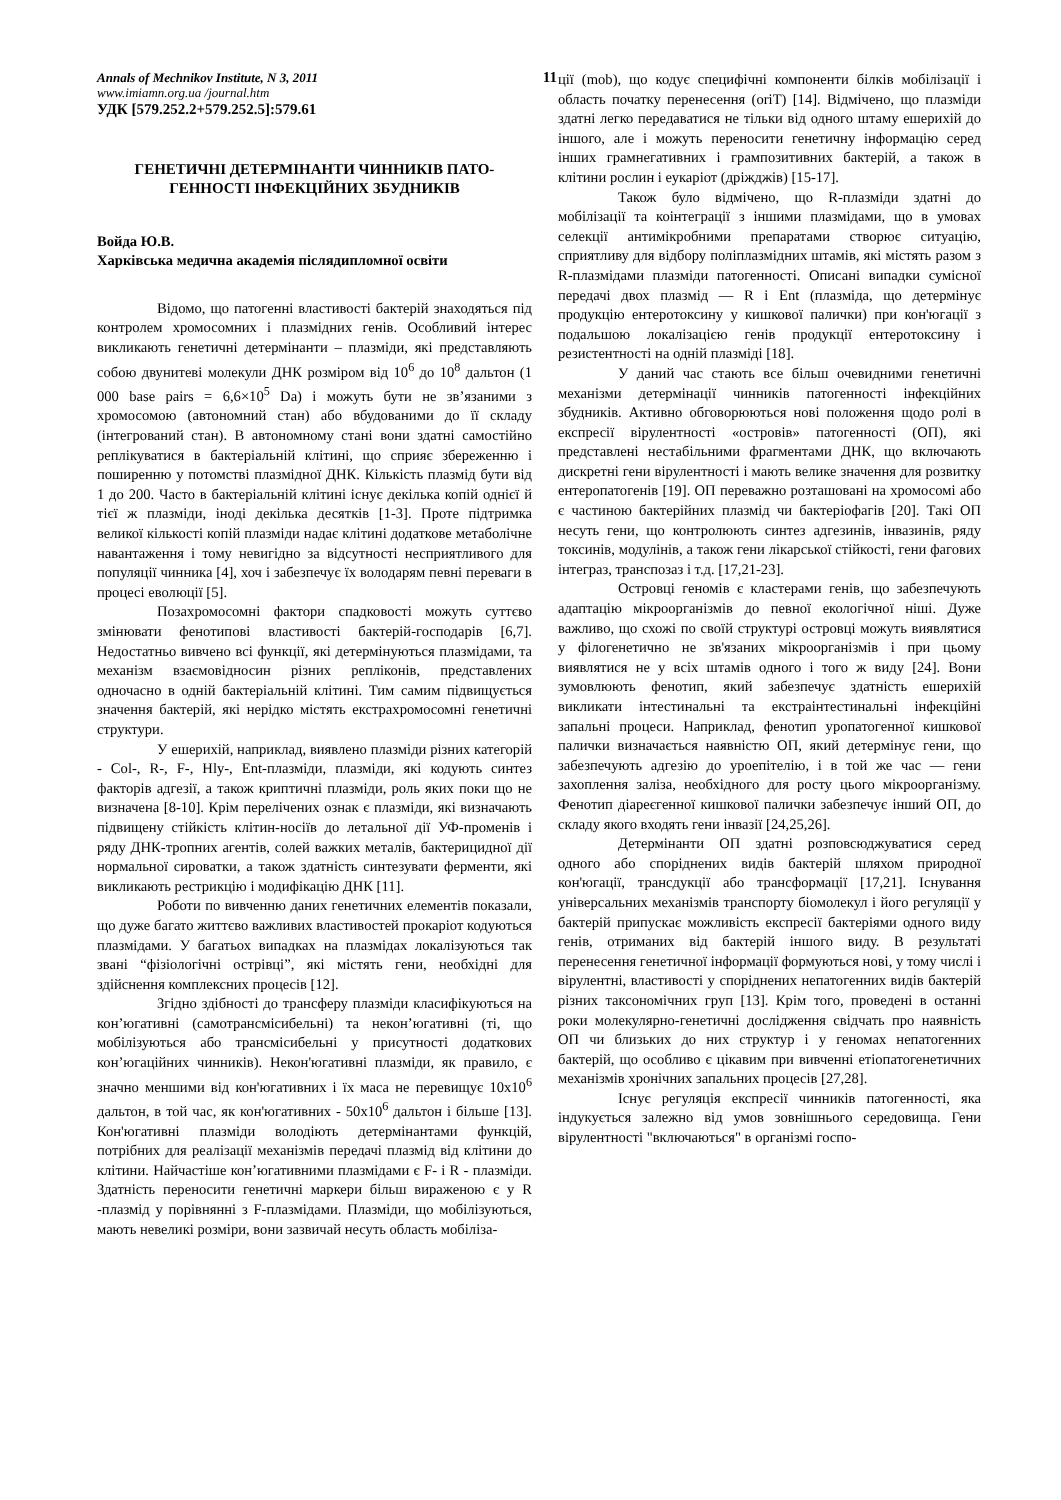Annals of Mechnikov Institute, N 3, 2011 11
www.imiamn.org.ua /journal.htm
УДК [579.252.2+579.252.5]:579.61
ГЕНЕТИЧНІ ДЕТЕРМІНАНТИ ЧИННИКІВ ПАТО-ГЕННОСТІ ІНФЕКЦІЙНИХ ЗБУДНИКІВ
Войда Ю.В.
Харківська медична академія післядипломної освіти
Відомо, що патогенні властивості бактерій знаходяться під контролем хромосомних і плазмідних генів. Особливий інтерес викликають генетичні детермінанти – плазміди, які представляють собою двунитеві молекули ДНК розміром від 10<sup>6</sup> до 10<sup>8</sup> дальтон (1 000 base pairs = 6,6×10<sup>5</sup> Da) і можуть бути не зв’язаними з хромосомою (автономний стан) або вбудованими до її складу (інтегрований стан). В автономному стані вони здатні самостійно реплікуватися в бактеріальній клітині, що сприяє збереженню і поширенню у потомстві плазмідної ДНК. Кількість плазмід бути від 1 до 200. Часто в бактеріальній клітині існує декілька копій однієї й тієї ж плазміди, іноді декілька десятків [1-3]. Проте підтримка великої кількості копій плазміди надає клітині додаткове метаболічне навантаження і тому невигідно за відсутності несприятливого для популяції чинника [4], хоч і забезпечує їх володарям певні переваги в процесі еволюції [5].
Позахромосомні фактори спадковості можуть суттєво змінювати фенотипові властивості бактерій-господарів [6,7]. Недостатньо вивчено всі функції, які детермінуються плазмідами, та механізм взаємовідносин різних репліконів, представлених одночасно в одній бактеріальній клітині. Тим самим підвищується значення бактерій, які нерідко містять екстрахромосомні генетичні структури.
У ешерихій, наприклад, виявлено плазміди різних категорій - Col-, R-, F-, Hly-, Ent-плазміди, плазміди, які кодують синтез факторів адгезії, а також криптичні плазміди, роль яких поки що не визначена [8-10]. Крім перелічених ознак є плазміди, які визначають підвищену стійкість клітин-носіїв до летальної дії УФ-променів і ряду ДНК-тропних агентів, солей важких металів, бактерицидної дії нормальної сироватки, а також здатність синтезувати ферменти, які викликають рестрикцію і модифікацію ДНК [11].
Роботи по вивченню даних генетичних елементів показали, що дуже багато життєво важливих властивостей прокаріот кодуються плазмідами. У багатьох випадках на плазмідах локалізуються так звані “фізіологічні острівці”, які містять гени, необхідні для здійснення комплексних процесів [12].
Згідно здібності до трансферу плазміди класифікуються на кон’югативні (самотрансмісибельні) та некон’югативні (ті, що мобілізуються або трансмісибельні у присутності додаткових кон’югаційних чинників). Некон'югативні плазміди, як правило, є значно меншими від кон'югативних і їх маса не перевищує 10x10<sup>6</sup> дальтон, в той час, як кон'югативних - 50x10<sup>6</sup> дальтон і більше [13]. Кон'югативні плазміди володіють детермінантами функцій, потрібних для реалізації механізмів передачі плазмід від клітини до клітини. Найчастіше кон’югативними плазмідами є F- і R - плазміди. Здатність переносити генетичні маркери більш вираженою є у R -плазмід у порівнянні з F-плазмідами. Плазміди, що мобілізуються, мають невеликі розміри, вони зазвичай несуть область мобіліза-
ції (mob), що кодує специфічні компоненти білків мобілізації і область початку перенесення (oriT) [14]. Відмічено, що плазміди здатні легко передаватися не тільки від одного штаму ешерихій до іншого, але і можуть переносити генетичну інформацію серед інших грамнегативних і грампозитивних бактерій, а також в клітини рослин і еукаріот (дріжджів) [15-17].
Також було відмічено, що R-плазміди здатні до мобілізації та коінтеграції з іншими плазмідами, що в умовах селекції антимікробними препаратами створює ситуацію, сприятливу для відбору поліплазмідних штамів, які містять разом з R-плазмідами плазміди патогенності. Описані випадки сумісної передачі двох плазмід — R і Ent (плазміда, що детермінує продукцію ентеротоксину у кишкової палички) при кон'югації з подальшою локалізацією генів продукції ентеротоксину і резистентності на одній плазміді [18].
У даний час стають все більш очевидними генетичні механізми детермінації чинників патогенності інфекційних збудників. Активно обговорюються нові положення щодо ролі в експресії вірулентності «островів» патогенності (ОП), які представлені нестабільними фрагментами ДНК, що включають дискретні гени вірулентності і мають велике значення для розвитку ентеропатогенів [19]. ОП переважно розташовані на хромосомі або є частиною бактерійних плазмід чи бактеріофагів [20]. Такі ОП несуть гени, що контролюють синтез адгезинів, інвазинів, ряду токсинів, модулінів, а також гени лікарської стійкості, гени фагових інтеграз, транспозаз і т.д. [17,21-23].
Островці геномів є кластерами генів, що забезпечують адаптацію мікроорганізмів до певної екологічної ніші. Дуже важливо, що схожі по своїй структурі островці можуть виявлятися у філогенетично не зв'язаних мікроорганізмів і при цьому виявлятися не у всіх штамів одного і того ж виду [24]. Вони зумовлюють фенотип, який забезпечує здатність ешерихій викликати інтестинальні та екстраінтестинальні інфекційні запальні процеси. Наприклад, фенотип уропатогенної кишкової палички визначається наявністю ОП, який детермінує гени, що забезпечують адгезію до уроепітелію, і в той же час — гени захоплення заліза, необхідного для росту цього мікроорганізму. Фенотип діареєгенної кишкової палички забезпечує інший ОП, до складу якого входять гени інвазії [24,25,26].
Детермінанти ОП здатні розповсюджуватися серед одного або споріднених видів бактерій шляхом природної кон'югації, трансдукції або трансформації [17,21]. Існування універсальних механізмів транспорту біомолекул і його регуляції у бактерій припускає можливість експресії бактеріями одного виду генів, отриманих від бактерій іншого виду. В результаті перенесення генетичної інформації формуються нові, у тому числі і вірулентні, властивості у споріднених непатогенних видів бактерій різних таксономічних груп [13]. Крім того, проведені в останні роки молекулярно-генетичні дослідження свідчать про наявність ОП чи близьких до них структур і у геномах непатогенних бактерій, що особливо є цікавим при вивченні етіопатогенетичних механізмів хронічних запальних процесів [27,28].
Існує регуляція експресії чинників патогенності, яка індукується залежно від умов зовнішнього середовища. Гени вірулентності "включаються" в організмі госпо-